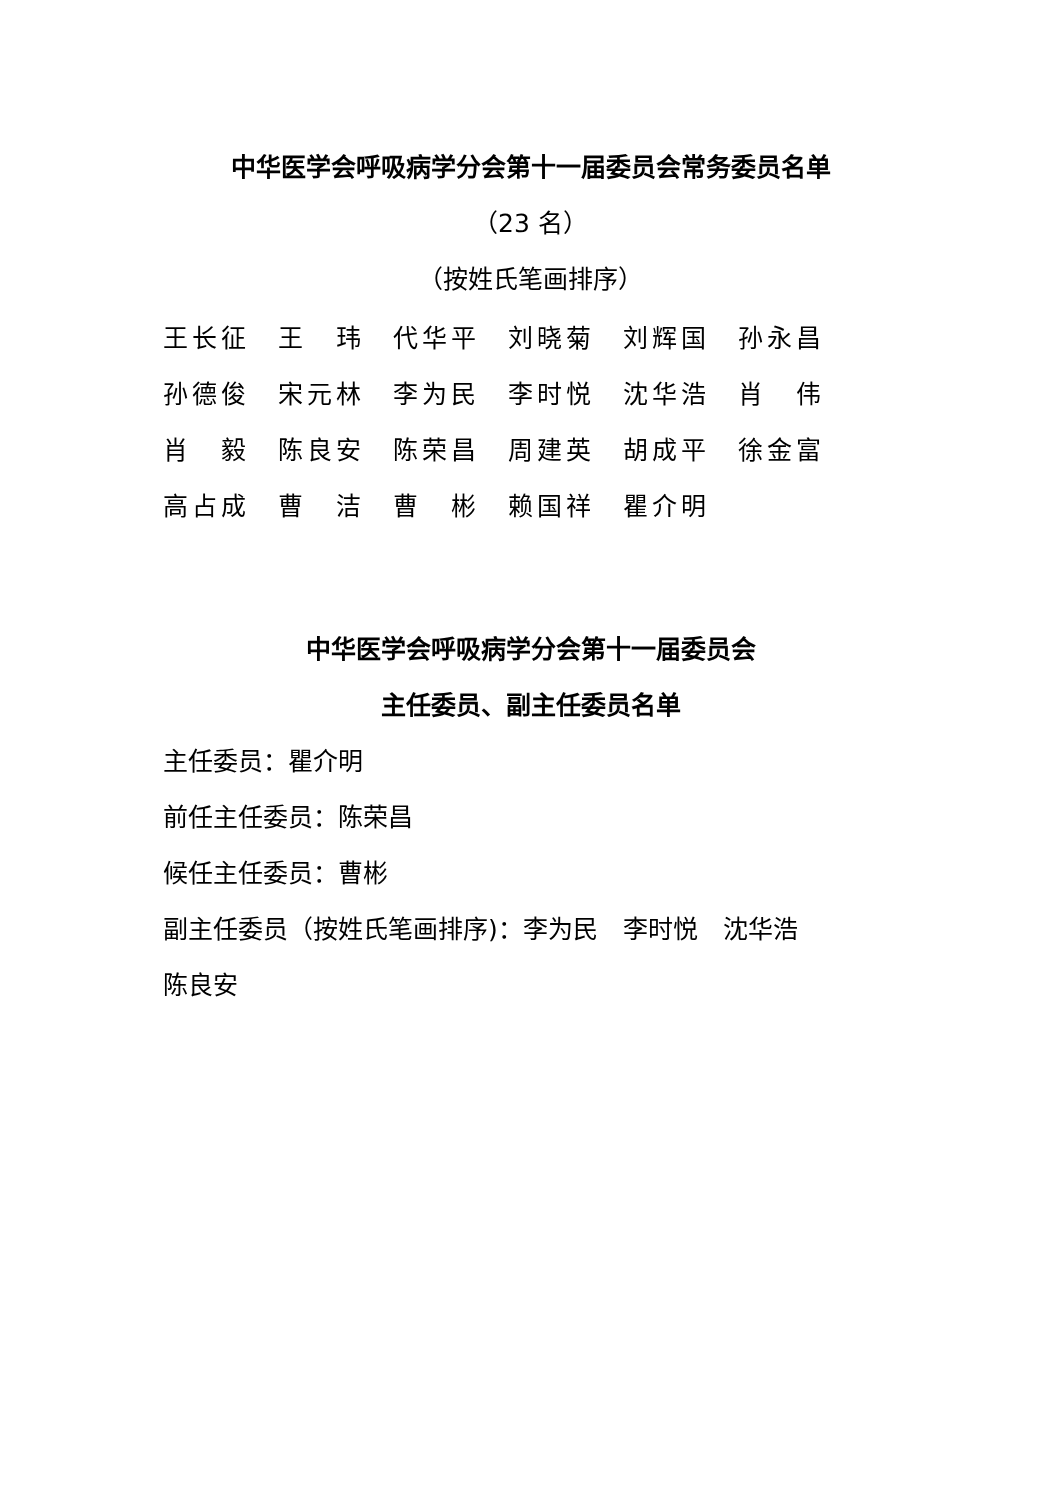中华医学会呼吸病学分会第十一届委员会常务委员名单
（23 名）
（按姓氏笔画排序）
王长征 王　玮 代华平 刘晓菊 刘辉国 孙永昌
孙德俊 宋元林 李为民 李时悦 沈华浩 肖　伟
肖　毅 陈良安 陈荣昌 周建英 胡成平 徐金富
高占成 曹　洁 曹　彬 赖国祥 瞿介明
中华医学会呼吸病学分会第十一届委员会
主任委员、副主任委员名单
主任委员：瞿介明
前任主任委员：陈荣昌
候任主任委员：曹彬
副主任委员（按姓氏笔画排序)：李为民　李时悦　沈华浩
陈良安